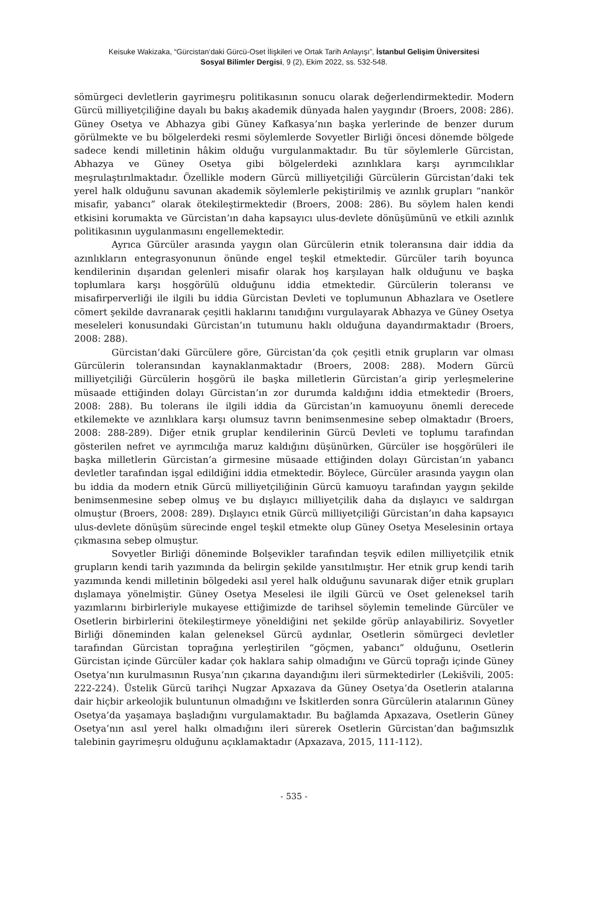Keisuke Wakizaka, “Gürcistan’daki Gürcü-Oset İlişkileri ve Ortak Tarih Anlayışı”, İstanbul Gelişim Üniversitesi
Sosyal Bilimler Dergisi, 9 (2), Ekim 2022, ss. 532-548.
sömürgeci devletlerin gayrimeşru politikasının sonucu olarak değerlendirmektedir. Modern Gürcü milliyetçiliğine dayalı bu bakış akademik dünyada halen yaygındır (Broers, 2008: 286). Güney Osetya ve Abhazya gibi Güney Kafkasya’nın başka yerlerinde de benzer durum görülmekte ve bu bölgelerdeki resmi söylemlerde Sovyetler Birliği öncesi dönemde bölgede sadece kendi milletinin hâkim olduğu vurgulanmaktadır. Bu tür söylemlerle Gürcistan, Abhazya ve Güney Osetya gibi bölgelerdeki azınlıklara karşı ayrımcılıklar meşrulaştırılmaktadır. Özellikle modern Gürcü milliyetçiliği Gürcülerin Gürcistan’daki tek yerel halk olduğunu savunan akademik söylemlerle pekiştirilmiş ve azınlık grupları “nankör misafir, yabancı” olarak ötekileştirmektedir (Broers, 2008: 286). Bu söylem halen kendi etkisini korumakta ve Gürcistan’ın daha kapsayıcı ulus-devlete dönüşümünü ve etkili azınlık politikasının uygulanmasını engellemektedir.
Ayrıca Gürcüler arasında yaygın olan Gürcülerin etnik toleransına dair iddia da azınlıkların entegrasyonunun önünde engel teşkil etmektedir. Gürcüler tarih boyunca kendilerinin dışarıdan gelenleri misafir olarak hoş karşılayan halk olduğunu ve başka toplumlara karşı hoşgörülü olduğunu iddia etmektedir. Gürcülerin toleransı ve misafirperverliği ile ilgili bu iddia Gürcistan Devleti ve toplumunun Abhazlara ve Osetlere cömert şekilde davranarak çeşitli haklarını tanıdığını vurgulayarak Abhazya ve Güney Osetya meseleleri konusundaki Gürcistan’ın tutumunu haklı olduğuna dayandırmaktadır (Broers, 2008: 288).
Gürcistan’daki Gürcülere göre, Gürcistan’da çok çeşitli etnik grupların var olması Gürcülerin toleransından kaynaklanmaktadır (Broers, 2008: 288). Modern Gürcü milliyetçiliği Gürcülerin hoşgörü ile başka milletlerin Gürcistan’a girip yerleşmelerine müsaade ettiğinden dolayı Gürcistan’ın zor durumda kaldığını iddia etmektedir (Broers, 2008: 288). Bu tolerans ile ilgili iddia da Gürcistan’ın kamuoyunu önemli derecede etkilemekte ve azınlıklara karşı olumsuz tavrın benimsenmesine sebep olmaktadır (Broers, 2008: 288-289). Diğer etnik gruplar kendilerinin Gürcü Devleti ve toplumu tarafından gösterilen nefret ve ayrımcılığa maruz kaldığını düşünürken, Gürcüler ise hoşgörüleri ile başka milletlerin Gürcistan’a girmesine müsaade ettiğinden dolayı Gürcistan’ın yabancı devletler tarafından işgal edildiğini iddia etmektedir. Böylece, Gürcüler arasında yaygın olan bu iddia da modern etnik Gürcü milliyetçiliğinin Gürcü kamuoyu tarafından yaygın şekilde benimsenmesine sebep olmuş ve bu dışlayıcı milliyetçilik daha da dışlayıcı ve saldırgan olmuştur (Broers, 2008: 289). Dışlayıcı etnik Gürcü milliyetçiliği Gürcistan’ın daha kapsayıcı ulus-devlete dönüşüm sürecinde engel teşkil etmekte olup Güney Osetya Meselesinin ortaya çıkmasına sebep olmuştur.
Sovyetler Birliği döneminde Bolşevikler tarafından teşvik edilen milliyetçilik etnik grupların kendi tarih yazımında da belirgin şekilde yansıtılmıştır. Her etnik grup kendi tarih yazımında kendi milletinin bölgedeki asıl yerel halk olduğunu savunarak diğer etnik grupları dışlamaya yönelmiştir. Güney Osetya Meselesi ile ilgili Gürcü ve Oset geleneksel tarih yazımlarını birbirleriyle mukayese ettiğimizde de tarihsel söylemin temelinde Gürcüler ve Osetlerin birbirlerini ötekileştirmeye yöneldiğini net şekilde görüp anlayabiliriz. Sovyetler Birliği döneminden kalan geleneksel Gürcü aydınlar, Osetlerin sömürgeci devletler tarafından Gürcistan toprağına yerleştirilen “göçmen, yabancı” olduğunu, Osetlerin Gürcistan içinde Gürcüler kadar çok haklara sahip olmadığını ve Gürcü toprağı içinde Güney Osetya’nın kurulmasının Rusya’nın çıkarına dayandığını ileri sürmektedirler (Lekišvili, 2005: 222-224). Üstelik Gürcü tarihçi Nugzar Apxazava da Güney Osetya’da Osetlerin atalarına dair hiçbir arkeolojik buluntunun olmadığını ve İskitlerden sonra Gürcülerin atalarının Güney Osetya’da yaşamaya başladığını vurgulamaktadır. Bu bağlamda Apxazava, Osetlerin Güney Osetya’nın asıl yerel halkı olmadığını ileri sürerek Osetlerin Gürcistan’dan bağımsızlık talebinin gayrimeşru olduğunu açıklamaktadır (Apxazava, 2015, 111-112).
- 535 -